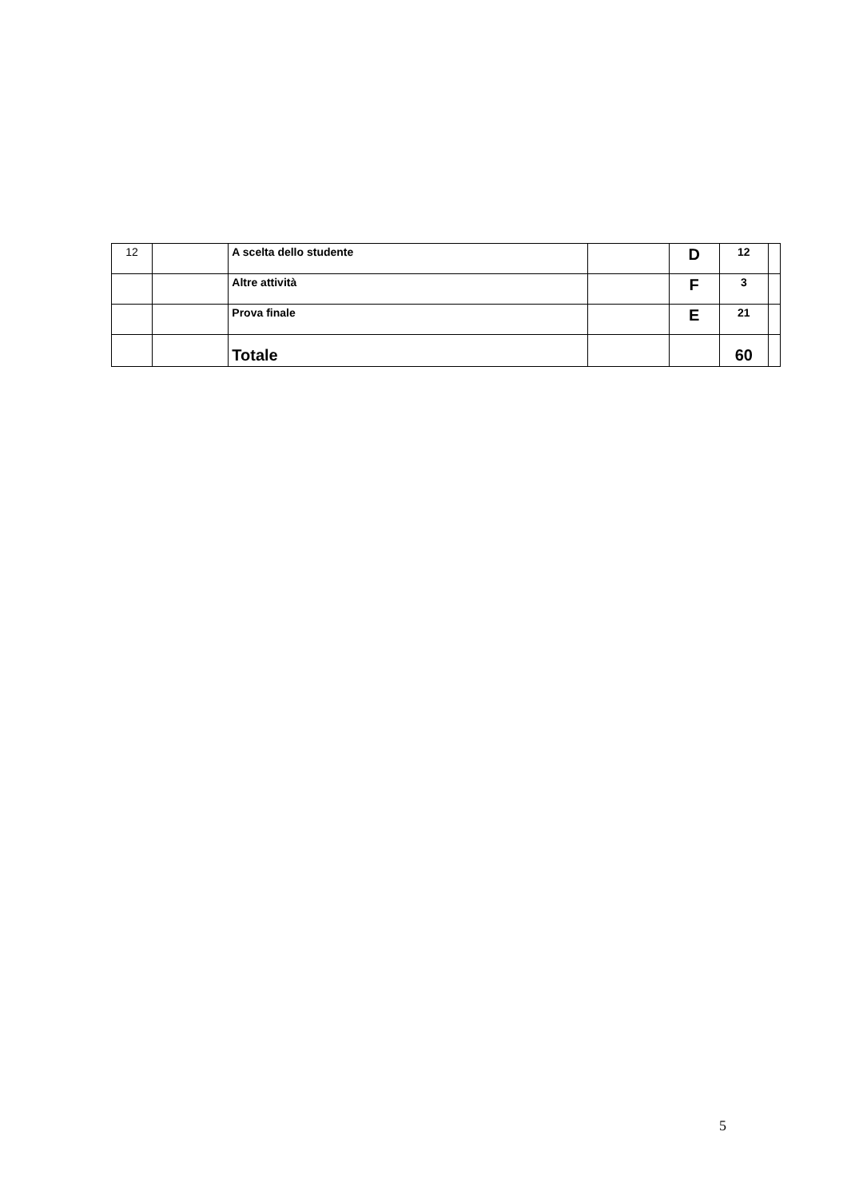| 12 | | A scelta dello studente | | D | 12 | |
| | | Altre attività | | F | 3 | |
| | | Prova finale | | E | 21 | |
| | | Totale | | | 60 | |
5